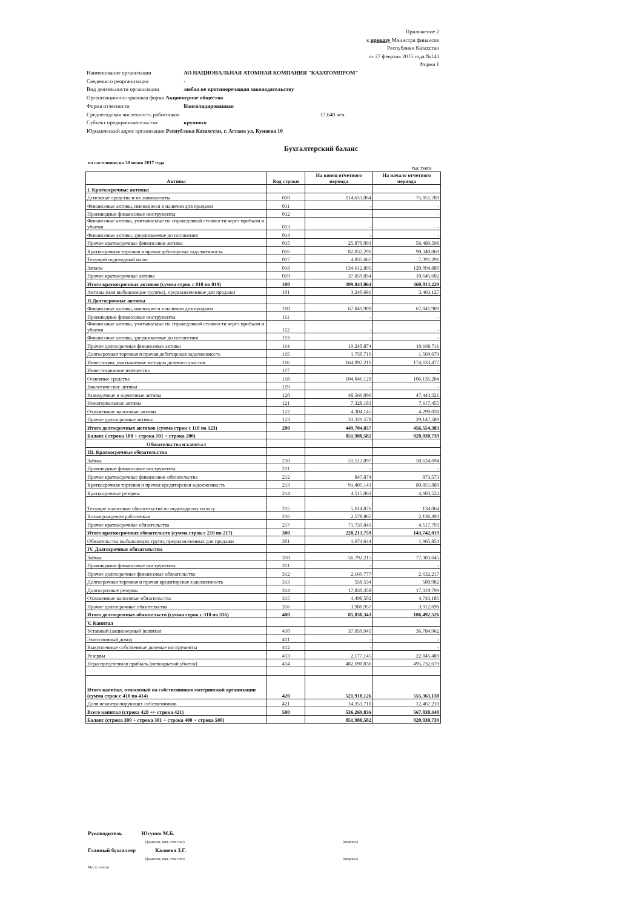Приложение 2
к приказу Министра финансов
Республики Казахстан
от 27 февраля 2015 года №143
Форма 1
Наименование организации АО НАЦИОНАЛЬНАЯ АТОМНАЯ КОМПАНИЯ "КАЗАТОМПРОМ"
Сведения о реорганизации -
Вид деятельности организации любая не противоречащая законодательству
Организационно-правовая форма Акционерное общество
Форма отчетности Консолидированная
Среднегодовая численность работников 17,648 чел.
Субъект предпринимательства крупного
Юридический адрес организации Республика Казахстан, г. Астана ул. Кунаева 10
Бухгалтерский баланс
по состоянию на 30 июня 2017 года
тыс.тенге
| Активы | Код строки | На конец отчетного периода | На начало отчетного периода |
| --- | --- | --- | --- |
| I. Краткосрочные активы: | | | |
| Денежные средства и их эквиваленты | 010 | 114,633,064 | 75,051,789 |
| Финансовые активы, имеющиеся в наличии для продажи | 011 | - | - |
| Производные финансовые инструменты | 012 | - | - |
| Финансовые активы, учитываемые по справедливой стоимости через прибыли и убытки | 013 | - | - |
| Финансовые активы, удерживаемые до погашения | 014 | - | - |
| Прочие краткосрочные финансовые активы | 015 | 25,870,093 | 56,489,598 |
| Краткосрочная торговая и прочая дебиторская задолженность | 016 | 82,032,291 | 90,340,069 |
| Текущий подоходный налог | 017 | 4,835,667 | 7,391,291 |
| Запасы | 018 | 134,612,895 | 120,094,880 |
| Прочие краткосрочные активы | 019 | 37,059,054 | 10,645,602 |
| Итого краткосрочных активов (сумма строк с 010 по 019) | 100 | 399,043,064 | 360,013,229 |
| Активы (или выбывающие группы), предназначенные для продажи | 101 | 3,240,681 | 3,463,127 |
| II.Долгосрочные активы | | | |
| Финансовые активы, имеющиеся в наличии для продажи | 110 | 67,041,909 | 67,041,909 |
| Производные финансовые инструменты | 111 | - | - |
| Финансовые активы, учитываемые по справедливой стоимости через прибыли и убытки | 112 | - | - |
| Финансовые активы, удерживаемые до погашения | 113 | - | - |
| Прочие долгосрочные финансовые активы | 114 | 19,240,874 | 19,166,711 |
| Долгосрочная торговая и прочая дебиторская задолженность | 115 | 1,750,716 | 1,569,679 |
| Инвестиции, учитываемые методом долевого участия | 116 | 164,097,216 | 174,633,477 |
| Инвестиционное имущество | 117 | - | - |
| Основные средства | 118 | 104,046,120 | 106,135,204 |
| Биологические активы | 119 | - | - |
| Разведочные и оценочные активы | 120 | 48,566,096 | 47,443,321 |
| Нематериальные активы | 121 | 7,328,183 | 7,117,455 |
| Отложенные налоговые активы | 122 | 4,304,145 | 4,299,038 |
| Прочие долгосрочные активы | 123 | 33,329,578 | 29,147,589 |
| Итого долгосрочных активов (сумма строк с 110 по 123) | 200 | 449,704,837 | 456,554,383 |
| Баланс ( строка 100 + строка 101 + строка 200) | | 851,988,582 | 820,030,739 |
| Обязательства и капитал | | | |
| III. Краткосрочные обязательства | | | |
| Займы | 210 | 51,512,097 | 50,624,694 |
| Производные финансовые инструменты | 211 | - | - |
| Прочие краткосрочные финансовые обязательства | 212 | 847,874 | 873,573 |
| Краткосрочная торговая и прочая кредиторская задолженность | 213 | 91,405,143 | 80,851,880 |
| Краткосрочные резервы | 214 | 4,515,063 | 4,603,522 |
| Текущие налоговые обязательства по подоходному налогу | 215 | 5,614,876 | 134,064 |
| Вознаграждения работникам | 216 | 2,578,865 | 2,136,493 |
| Прочие краткосрочные обязательства | 217 | 71,739,841 | 4,517,793 |
| Итого краткосрочных обязательств (сумма строк с 210 по 217) | 300 | 228,213,759 | 143,742,019 |
| Обязательства выбывающих групп, предназначенных для продажи | 301 | 1,674,644 | 1,965,854 |
| IV. Долгосрочные обязательства | | | |
| Займы | 310 | 56,792,215 | 77,303,645 |
| Производные финансовые инструменты | 311 | - | - |
| Прочие долгосрочные финансовые обязательства | 312 | 2,169,777 | 2,632,217 |
| Долгосрочная торговая и прочая кредиторская задолженность | 313 | 558,534 | 580,982 |
| Долгосрочные резервы | 314 | 17,830,358 | 17,319,799 |
| Отложенные налоговые обязательства | 315 | 4,498,502 | 4,743,185 |
| Прочие долгосрочные обязательства | 316 | 3,980,957 | 3,912,698 |
| Итого долгосрочных обязательств (сумма строк с 310 по 316) | 400 | 85,830,343 | 106,492,526 |
| V. Капитал | | | |
| Уставный (акционерный )капитал | 410 | 37,050,945 | 36,784,962 |
| Эмиссионный доход | 411 | - | - |
| Выкупленные собственные долевые инструменты | 412 | - | - |
| Резервы | 413 | 2,177,145 | 22,845,489 |
| Нераспределенная прибыль (непокрытый убыток) | 414 | 482,690,036 | 495,732,679 |
| Итого капитал, относимый на собственников материнской организации (сумма строк с 410 по 414) | 420 | 521,918,126 | 555,363,130 |
| Доля неконтролирующих собственников | 421 | 14,351,710 | 12,467,210 |
| Всего капитал (строка 420 +/- строка 421) | 500 | 536,269,836 | 567,830,340 |
| Баланс (строка 300 + строка 301 + строка 400 + строка 500) | | 851,988,582 | 820,030,739 |
Руководитель Юсупов М.Б.
(фамилия, имя, отчество) (подпись)
Главный бухгалтер Калиева З.Г.
(фамилия, имя, отчество) (подпись)
Место печати